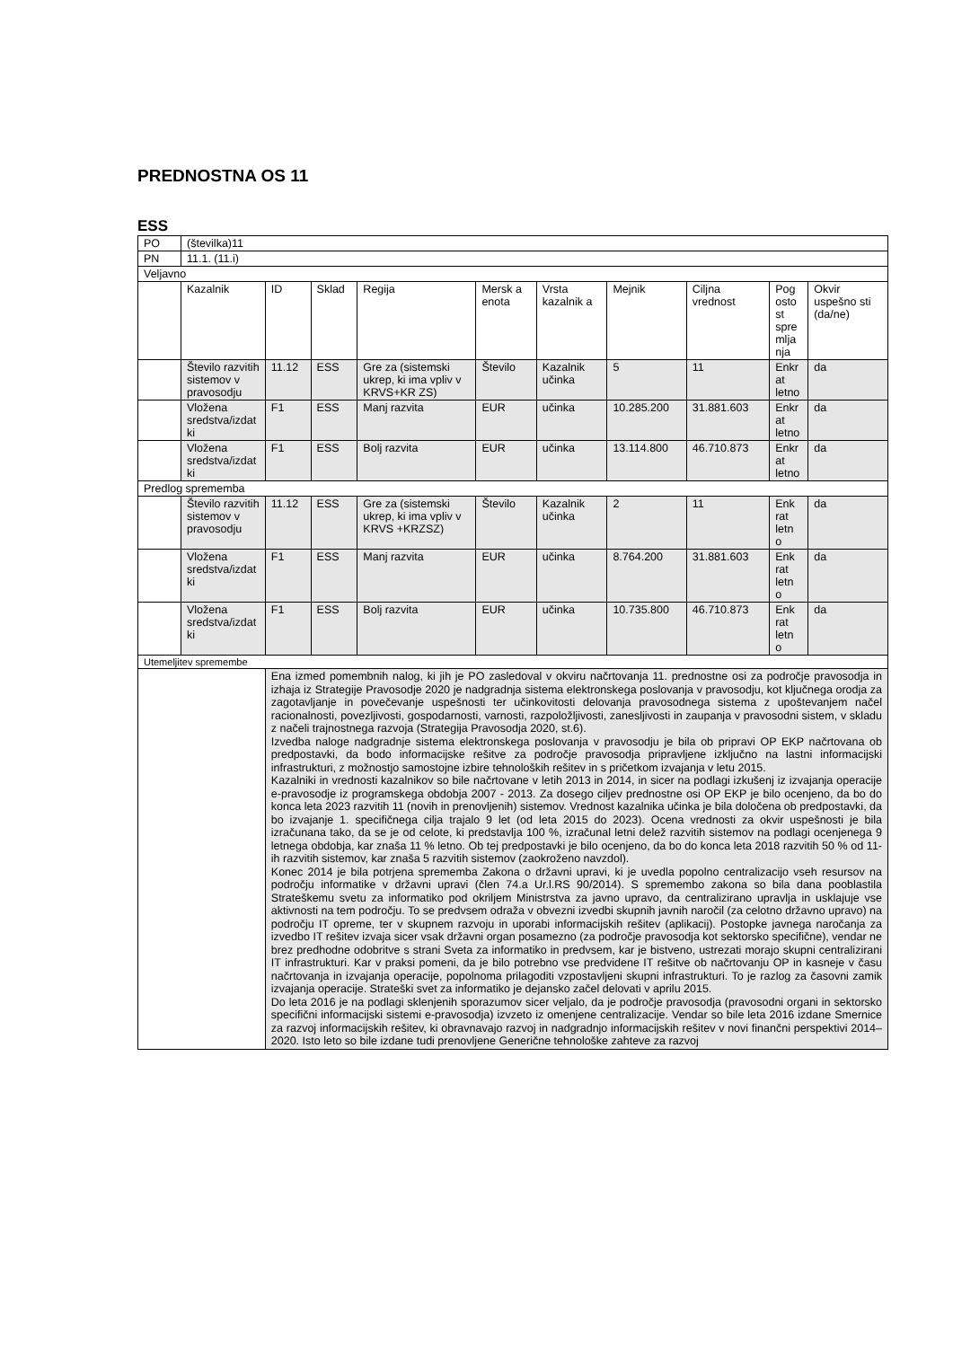PREDNOSTNA OS 11
ESS
| PO | (številka)11 | | | | | | | | | |
| PN | 11.1. (11.i) | | | | | | | | | |
| Veljavno | | | | | | | | | | |
| | Kazalnik | ID | Sklad | Regija | Mersk a enota | Vrsta kazalnik a | Mejnik | Ciljna vrednost | Pog osto st spre mlja nja | Okvir uspešno sti (da/ne) |
| | Število razvitih sistemov v pravosodju | 11.12 | ESS | Gre za (sistemski ukrep, ki ima vpliv v KRVS+KR ZS) | Število | Kazalnik učinka | 5 | 11 | Enkr at letno | da |
| | Vložena sredstva/izdat ki | F1 | ESS | Manj razvita | EUR | učinka | 10.285.200 | 31.881.603 | Enkr at letno | da |
| | Vložena sredstva/izdat ki | F1 | ESS | Bolj razvita | EUR | učinka | 13.114.800 | 46.710.873 | Enkr at letno | da |
| Predlog sprememba | | | | | | | | | | |
| | Število razvitih sistemov v pravosodju | 11.12 | ESS | Gre za (sistemski ukrep, ki ima vpliv v KRVS +KRZSZ) | Število | Kazalnik učinka | 2 | 11 | Enk rat letn o | da |
| | Vložena sredstva/izdat ki | F1 | ESS | Manj razvita | EUR | učinka | 8.764.200 | 31.881.603 | Enk rat letn o | da |
| | Vložena sredstva/izdat ki | F1 | ESS | Bolj razvita | EUR | učinka | 10.735.800 | 46.710.873 | Enk rat letn o | da |
| Utemeljitev spremembe | | | | | | | | | | |
| | | Ena izmed pomembnih nalog, ki jih je PO zasledoval v okviru načrtovanja 11. prednostne osi za področje pravosodja in izhaja iz Strategije Pravosodje 2020 je nadgradnja sistema elektronskega poslovanja v pravosodju, kot ključnega orodja za zagotavljanje in povečevanje uspešnosti ter učinkovitosti delovanja pravosodnega sistema z upoštevanjem načel racionalnosti, povezljivosti, gospodarnosti, varnosti, razpoložljivosti, zanesljivosti in zaupanja v pravosodni sistem, v skladu z načeli trajnostnega razvoja (Strategija Pravosodja 2020, st.6). Izvedba naloge nadgradnje sistema elektronskega poslovanja v pravosodju je bila ob pripravi OP EKP načrtovana ob predpostavki, da bodo informacijske rešitve za področje pravosodja pripravljene izključno na lastni informacijski infrastrukturi, z možnostjo samostojne izbire tehnoloških rešitev in s pričetkom izvajanja v letu 2015. Kazalniki in vrednosti kazalnikov so bile načrtovane v letih 2013 in 2014, in sicer na podlagi izkušenj iz izvajanja operacije e-pravosodje iz programskega obdobja 2007 - 2013. Za dosego ciljev prednostne osi OP EKP je bilo ocenjeno, da bo do konca leta 2023 razvitih 11 (novih in prenovljenih) sistemov. Vrednost kazalnika učinka je bila določena ob predpostavki, da bo izvajanje 1. specifičnega cilja trajalo 9 let (od leta 2015 do 2023). Ocena vrednosti za okvir uspešnosti je bila izračunana tako, da se je od celote, ki predstavlja 100 %, izračunal letni delež razvitih sistemov na podlagi ocenjenega 9 letnega obdobja, kar znaša 11 % letno. Ob tej predpostavki je bilo ocenjeno, da bo do konca leta 2018 razvitih 50 % od 11-ih razvitih sistemov, kar znaša 5 razvitih sistemov (zaokroženo navzdol). Konec 2014 je bila potrjena sprememba Zakona o državni upravi, ki je uvedla popolno centralizacijo vseh resursov na področju informatike v državni upravi (člen 74.a Ur.l.RS 90/2014). S spremembo zakona so bila dana pooblastila Strateškemu svetu za informatiko pod okriljem Ministrstva za javno upravo, da centralizirano upravlja in usklajuje vse aktivnosti na tem področju. To se predvsem odraža v obvezni izvedbi skupnih javnih naročil (za celotno državno upravo) na področju IT opreme, ter v skupnem razvoju in uporabi informacijskih rešitev (aplikacij). Postopke javnega naročanja za izvedbo IT rešitev izvaja sicer vsak državni organ posamezno (za področje pravosodja kot sektorsko specifične), vendar ne brez predhodne odobritve s strani Sveta za informatiko in predvsem, kar je bistveno, ustrezati morajo skupni centralizirani IT infrastrukturi. Kar v praksi pomeni, da je bilo potrebno vse predvidene IT rešitve ob načrtovanju OP in kasneje v času načrtovanja in izvajanja operacije, popolnoma prilagoditi vzpostavljeni skupni infrastrukturi. To je razlog za časovni zamik izvajanja operacije. Strateški svet za informatiko je dejansko začel delovati v aprilu 2015. Do leta 2016 je na podlagi sklenjenih sporazumov sicer veljalo, da je področje pravosodja (pravosodni organi in sektorsko specifični informacijski sistemi e-pravosodja) izvzeto iz omenjene centralizacije. Vendar so bile leta 2016 izdane Smernice za razvoj informacijskih rešitev, ki obravnavajo razvoj in nadgradnjo informacijskih rešitev v novi finančni perspektivi 2014–2020. Isto leto so bile izdane tudi prenovljene Generične tehnološke zahteve za razvoj | | | | | | | | |